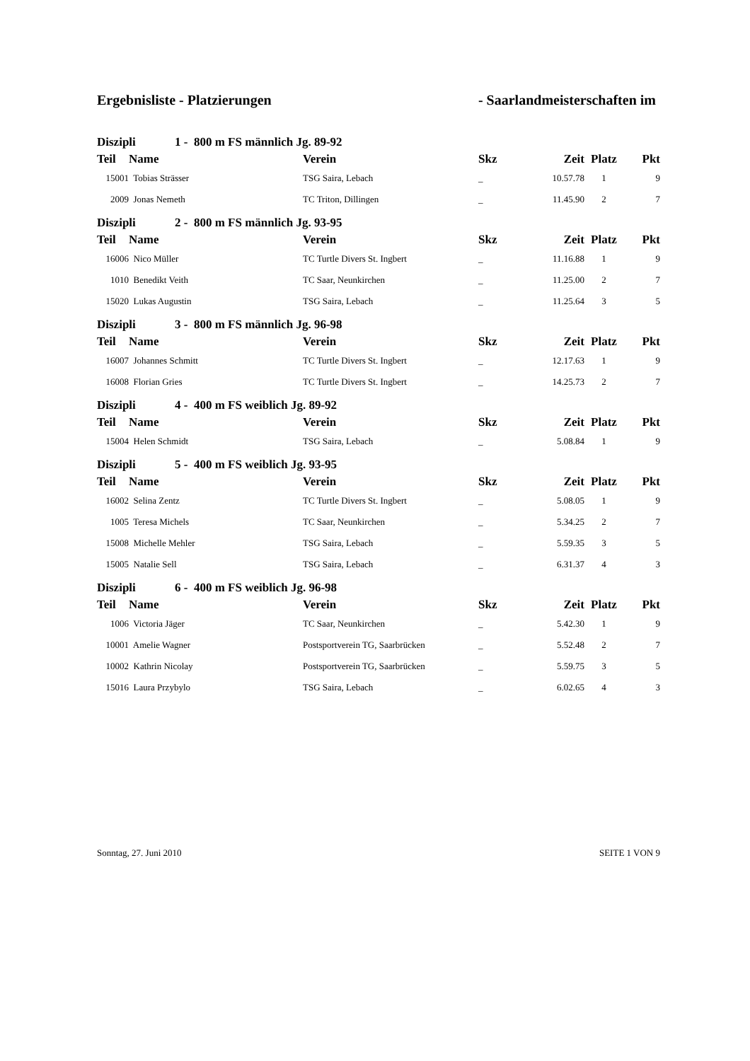Ergebnisliste - Platzierungen - Saarlandmeisterschaften im
| Diszipli 1 - 800 m FS männlich Jg. 89-92 | | | | | | |
| --- | --- | --- | --- | --- | --- | --- |
| Teil | Name | Verein | Skz | Zeit | Platz | Pkt |
| 15001 | Tobias Strässer | TSG Saira, Lebach | _ | 10.57.78 | 1 | 9 |
| 2009 | Jonas Nemeth | TC Triton, Dillingen | _ | 11.45.90 | 2 | 7 |
| Diszipli 2 - 800 m FS männlich Jg. 93-95 | | | | | | |
| Teil | Name | Verein | Skz | Zeit | Platz | Pkt |
| 16006 | Nico Müller | TC Turtle Divers St. Ingbert | _ | 11.16.88 | 1 | 9 |
| 1010 | Benedikt Veith | TC Saar, Neunkirchen | _ | 11.25.00 | 2 | 7 |
| 15020 | Lukas Augustin | TSG Saira, Lebach | _ | 11.25.64 | 3 | 5 |
| Diszipli 3 - 800 m FS männlich Jg. 96-98 | | | | | | |
| Teil | Name | Verein | Skz | Zeit | Platz | Pkt |
| 16007 | Johannes Schmitt | TC Turtle Divers St. Ingbert | _ | 12.17.63 | 1 | 9 |
| 16008 | Florian Gries | TC Turtle Divers St. Ingbert | _ | 14.25.73 | 2 | 7 |
| Diszipli 4 - 400 m FS weiblich Jg. 89-92 | | | | | | |
| Teil | Name | Verein | Skz | Zeit | Platz | Pkt |
| 15004 | Helen Schmidt | TSG Saira, Lebach | _ | 5.08.84 | 1 | 9 |
| Diszipli 5 - 400 m FS weiblich Jg. 93-95 | | | | | | |
| Teil | Name | Verein | Skz | Zeit | Platz | Pkt |
| 16002 | Selina Zentz | TC Turtle Divers St. Ingbert | _ | 5.08.05 | 1 | 9 |
| 1005 | Teresa Michels | TC Saar, Neunkirchen | _ | 5.34.25 | 2 | 7 |
| 15008 | Michelle Mehler | TSG Saira, Lebach | _ | 5.59.35 | 3 | 5 |
| 15005 | Natalie Sell | TSG Saira, Lebach | _ | 6.31.37 | 4 | 3 |
| Diszipli 6 - 400 m FS weiblich Jg. 96-98 | | | | | | |
| Teil | Name | Verein | Skz | Zeit | Platz | Pkt |
| 1006 | Victoria Jäger | TC Saar, Neunkirchen | _ | 5.42.30 | 1 | 9 |
| 10001 | Amelie Wagner | Postsportverein TG, Saarbrücken | _ | 5.52.48 | 2 | 7 |
| 10002 | Kathrin Nicolay | Postsportverein TG, Saarbrücken | _ | 5.59.75 | 3 | 5 |
| 15016 | Laura Przybylo | TSG Saira, Lebach | _ | 6.02.65 | 4 | 3 |
Sonntag, 27. Juni 2010 SEITE 1 VON 9